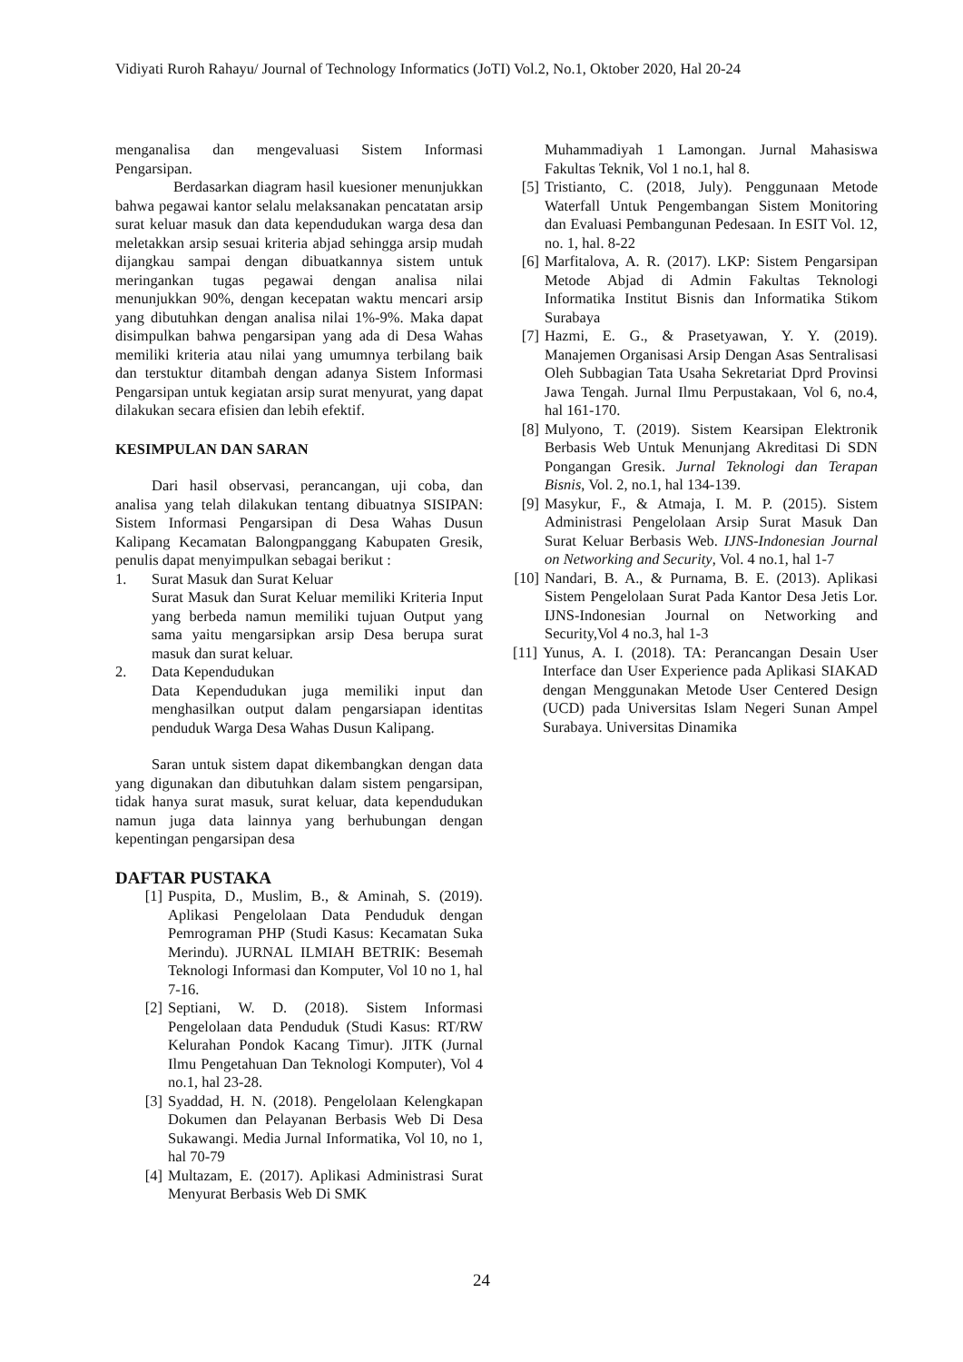Vidiyati Ruroh Rahayu/ Journal of Technology Informatics (JoTI) Vol.2, No.1, Oktober 2020, Hal 20-24
menganalisa dan mengevaluasi Sistem Informasi Pengarsipan.
Berdasarkan diagram hasil kuesioner menunjukkan bahwa pegawai kantor selalu melaksanakan pencatatan arsip surat keluar masuk dan data kependudukan warga desa dan meletakkan arsip sesuai kriteria abjad sehingga arsip mudah dijangkau sampai dengan dibuatkannya sistem untuk meringankan tugas pegawai dengan analisa nilai menunjukkan 90%, dengan kecepatan waktu mencari arsip yang dibutuhkan dengan analisa nilai 1%-9%. Maka dapat disimpulkan bahwa pengarsipan yang ada di Desa Wahas memiliki kriteria atau nilai yang umumnya terbilang baik dan terstuktur ditambah dengan adanya Sistem Informasi Pengarsipan untuk kegiatan arsip surat menyurat, yang dapat dilakukan secara efisien dan lebih efektif.
KESIMPULAN DAN SARAN
Dari hasil observasi, perancangan, uji coba, dan analisa yang telah dilakukan tentang dibuatnya SISIPAN: Sistem Informasi Pengarsipan di Desa Wahas Dusun Kalipang Kecamatan Balongpanggang Kabupaten Gresik, penulis dapat menyimpulkan sebagai berikut :
1. Surat Masuk dan Surat Keluar
Surat Masuk dan Surat Keluar memiliki Kriteria Input yang berbeda namun memiliki tujuan Output yang sama yaitu mengarsipkan arsip Desa berupa surat masuk dan surat keluar.
2. Data Kependudukan
Data Kependudukan juga memiliki input dan menghasilkan output dalam pengarsiapan identitas penduduk Warga Desa Wahas Dusun Kalipang.
Saran untuk sistem dapat dikembangkan dengan data yang digunakan dan dibutuhkan dalam sistem pengarsipan, tidak hanya surat masuk, surat keluar, data kependudukan namun juga data lainnya yang berhubungan dengan kepentingan pengarsipan desa
DAFTAR PUSTAKA
[1] Puspita, D., Muslim, B., & Aminah, S. (2019). Aplikasi Pengelolaan Data Penduduk dengan Pemrograman PHP (Studi Kasus: Kecamatan Suka Merindu). JURNAL ILMIAH BETRIK: Besemah Teknologi Informasi dan Komputer, Vol 10 no 1, hal 7-16.
[2] Septiani, W. D. (2018). Sistem Informasi Pengelolaan data Penduduk (Studi Kasus: RT/RW Kelurahan Pondok Kacang Timur). JITK (Jurnal Ilmu Pengetahuan Dan Teknologi Komputer), Vol 4 no.1, hal 23-28.
[3] Syaddad, H. N. (2018). Pengelolaan Kelengkapan Dokumen dan Pelayanan Berbasis Web Di Desa Sukawangi. Media Jurnal Informatika, Vol 10, no 1, hal 70-79
[4] Multazam, E. (2017). Aplikasi Administrasi Surat Menyurat Berbasis Web Di SMK
Muhammadiyah 1 Lamongan. Jurnal Mahasiswa Fakultas Teknik, Vol 1 no.1, hal 8.
[5] Tristianto, C. (2018, July). Penggunaan Metode Waterfall Untuk Pengembangan Sistem Monitoring dan Evaluasi Pembangunan Pedesaan. In ESIT Vol. 12, no. 1, hal. 8-22
[6] Marfitalova, A. R. (2017). LKP: Sistem Pengarsipan Metode Abjad di Admin Fakultas Teknologi Informatika Institut Bisnis dan Informatika Stikom Surabaya
[7] Hazmi, E. G., & Prasetyawan, Y. Y. (2019). Manajemen Organisasi Arsip Dengan Asas Sentralisasi Oleh Subbagian Tata Usaha Sekretariat Dprd Provinsi Jawa Tengah. Jurnal Ilmu Perpustakaan, Vol 6, no.4, hal 161-170.
[8] Mulyono, T. (2019). Sistem Kearsipan Elektronik Berbasis Web Untuk Menunjang Akreditasi Di SDN Pongangan Gresik. Jurnal Teknologi dan Terapan Bisnis, Vol. 2, no.1, hal 134-139.
[9] Masykur, F., & Atmaja, I. M. P. (2015). Sistem Administrasi Pengelolaan Arsip Surat Masuk Dan Surat Keluar Berbasis Web. IJNS-Indonesian Journal on Networking and Security, Vol. 4 no.1, hal 1-7
[10]
Nandari, B. A., & Purnama, B. E. (2013). Aplikasi Sistem Pengelolaan Surat Pada Kantor Desa Jetis Lor. IJNS-Indonesian Journal on Networking and Security,Vol 4 no.3, hal 1-3
[11] Yunus, A. I. (2018). TA: Perancangan Desain User Interface dan User Experience pada Aplikasi SIAKAD dengan Menggunakan Metode User Centered Design (UCD) pada Universitas Islam Negeri Sunan Ampel Surabaya. Universitas Dinamika
24